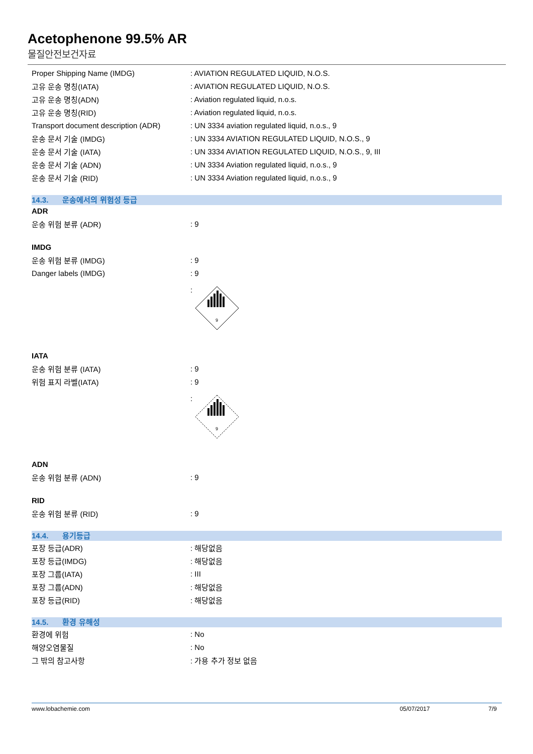Acetophenone 99.5% AR
물질안전보건자료
| Proper Shipping Name (IMDG) | : AVIATION REGULATED LIQUID, N.O.S. |
| 고유 운송 명칭(IATA) | : AVIATION REGULATED LIQUID, N.O.S. |
| 고유 운송 명칭(ADN) | : Aviation regulated liquid, n.o.s. |
| 고유 운송 명칭(RID) | : Aviation regulated liquid, n.o.s. |
| Transport document description (ADR) | : UN 3334 aviation regulated liquid, n.o.s., 9 |
| 운송 문서 기술 (IMDG) | : UN 3334 AVIATION REGULATED LIQUID, N.O.S., 9 |
| 운송 문서 기술 (IATA) | : UN 3334 AVIATION REGULATED LIQUID, N.O.S., 9, III |
| 운송 문서 기술 (ADN) | : UN 3334 Aviation regulated liquid, n.o.s., 9 |
| 운송 문서 기술 (RID) | : UN 3334 Aviation regulated liquid, n.o.s., 9 |
14.3. 운송에서의 위험성 등급
ADR
| 운송 위험 분류 (ADR) | : 9 |
IMDG
| 운송 위험 분류 (IMDG) | : 9 |
| Danger labels (IMDG) | : 9 |
| | : 9 |
IATA
| 운송 위험 분류 (IATA) | : 9 |
| 위험 표지 라벨(IATA) | : 9 |
| | : 9 |
ADN
| 운송 위험 분류 (ADN) | : 9 |
RID
| 운송 위험 분류 (RID) | : 9 |
14.4. 용기등급
| 포장 등급(ADR) | : 해당없음 |
| 포장 등급(IMDG) | : 해당없음 |
| 포장 그룹(IATA) | : III |
| 포장 그룹(ADN) | : 해당없음 |
| 포장 등급(RID) | : 해당없음 |
14.5. 환경 유해성
| 환경에 위험 | : No |
| 해양오염물질 | : No |
| 그 밖의 참고사항 | : 가용 추가 정보 없음 |
www.lobachemie.com 05/07/2017 7/9